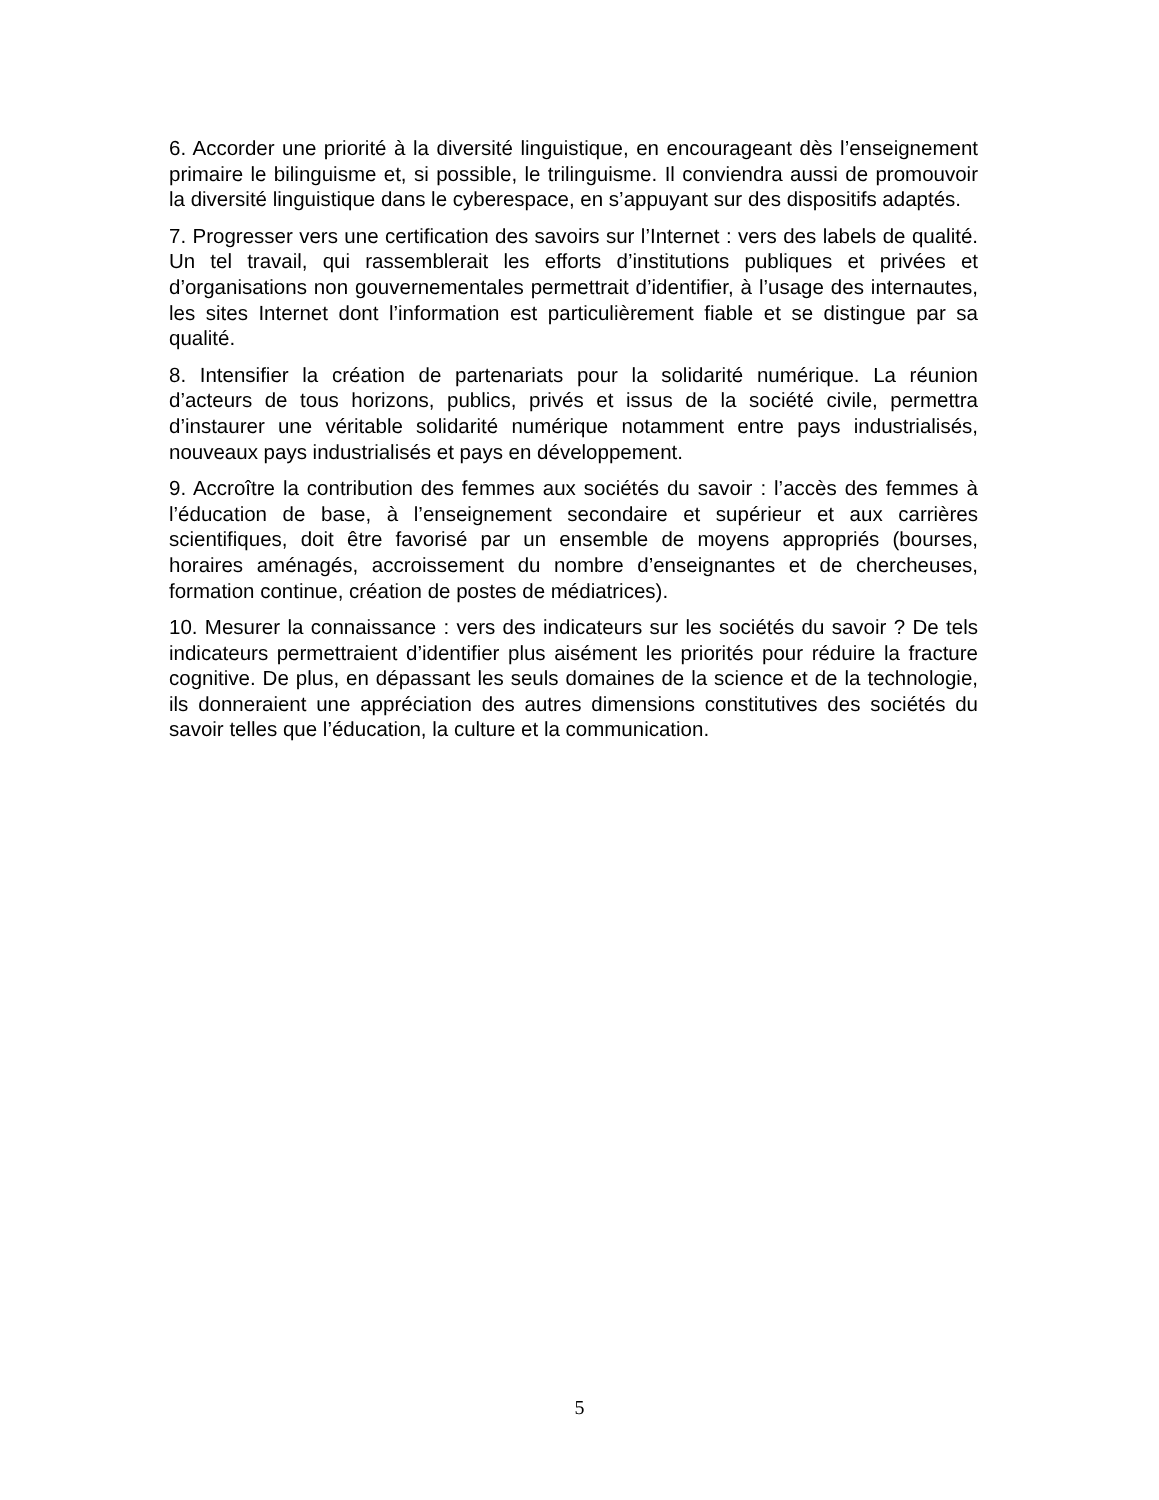6. Accorder une priorité à la diversité linguistique, en encourageant dès l’enseignement primaire le bilinguisme et, si possible, le trilinguisme. Il conviendra aussi de promouvoir la diversité linguistique dans le cyberespace, en s’appuyant sur des dispositifs adaptés.
7. Progresser vers une certification des savoirs sur l’Internet : vers des labels de qualité. Un tel travail, qui rassemblerait les efforts d’institutions publiques et privées et d’organisations non gouvernementales permettrait d’identifier, à l’usage des internautes, les sites Internet dont l’information est particulièrement fiable et se distingue par sa qualité.
8. Intensifier la création de partenariats pour la solidarité numérique. La réunion d’acteurs de tous horizons, publics, privés et issus de la société civile, permettra d’instaurer une véritable solidarité numérique notamment entre pays industrialisés, nouveaux pays industrialisés et pays en développement.
9. Accroître la contribution des femmes aux sociétés du savoir : l’accès des femmes à l’éducation de base, à l’enseignement secondaire et supérieur et aux carrières scientifiques, doit être favorisé par un ensemble de moyens appropriés (bourses, horaires aménagés, accroissement du nombre d’enseignantes et de chercheuses, formation continue, création de postes de médiatrices).
10. Mesurer la connaissance : vers des indicateurs sur les sociétés du savoir ? De tels indicateurs permettraient d’identifier plus aisément les priorités pour réduire la fracture cognitive. De plus, en dépassant les seuls domaines de la science et de la technologie, ils donneraient une appréciation des autres dimensions constitutives des sociétés du savoir telles que l’éducation, la culture et la communication.
5